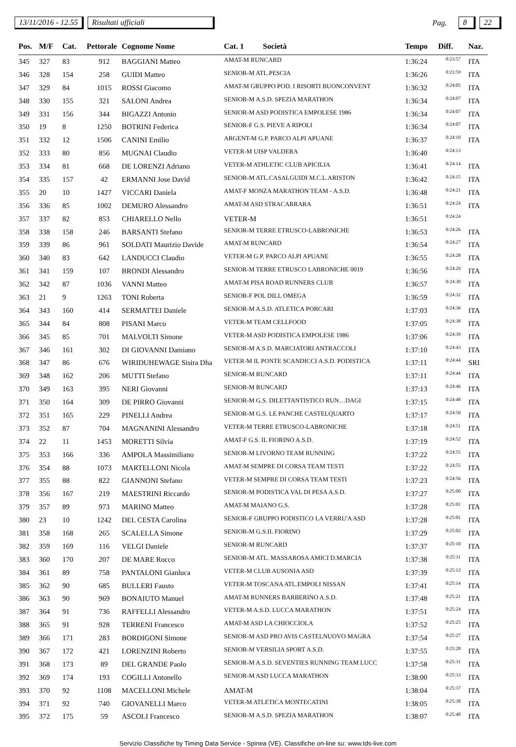13/11/2016 - 12.55 Risultati ufficiali Pag. 8 22
| Pos. | M/F | Cat. | Pettorale | Cognome Nome | Cat. 1 | Società | Tempo | Diff. | Naz. |
| --- | --- | --- | --- | --- | --- | --- | --- | --- | --- |
| 345 | 327 | 83 | 912 | BAGGIANI Matteo | AMAT-M RUNCARD | | 1:36:24 | 0:23:57 | ITA |
| 346 | 328 | 154 | 258 | GUIDI Matteo | SENIOR-M ATL.PESCIA | | 1:36:26 | 0:23:59 | ITA |
| 347 | 329 | 84 | 1015 | ROSSI Giacomo | AMAT-M GRUPPO POD. I RISORTI BUONCONVENT | | 1:36:32 | 0:24:05 | ITA |
| 348 | 330 | 155 | 321 | SALONI Andrea | SENIOR-M A.S.D. SPEZIA MARATHON | | 1:36:34 | 0:24:07 | ITA |
| 349 | 331 | 156 | 344 | BIGAZZI Antonio | SENIOR-M ASD PODISTICA EMPOLESE 1986 | | 1:36:34 | 0:24:07 | ITA |
| 350 | 19 | 8 | 1250 | BOTRINI Federica | SENIOR-F G.S. PIEVE A RIPOLI | | 1:36:34 | 0:24:07 | ITA |
| 351 | 332 | 12 | 1506 | CANINI Emilio | ARGENT-M G.P. PARCO ALPI APUANE | | 1:36:37 | 0:24:10 | ITA |
| 352 | 333 | 80 | 856 | MUGNAI Claudio | VETER-M UISP VALDERA | | 1:36:40 | 0:24:13 | |
| 353 | 334 | 81 | 668 | DE LORENZI Adriano | VETER-M ATHLETIC CLUB APICILIA | | 1:36:41 | 0:24:14 | ITA |
| 354 | 335 | 157 | 42 | ERMANNI Jose David | SENIOR-M ATL.CASALGUIDI M.C.L.ARISTON | | 1:36:42 | 0:24:15 | ITA |
| 355 | 20 | 10 | 1427 | VICCARI Daniela | AMAT-F MONZA MARATHON TEAM - A.S.D. | | 1:36:48 | 0:24:21 | ITA |
| 356 | 336 | 85 | 1002 | DEMURO Alessandro | AMAT-M ASD STRACARRARA | | 1:36:51 | 0:24:24 | ITA |
| 357 | 337 | 82 | 853 | CHIARELLO Nello | VETER-M | | 1:36:51 | 0:24:24 | |
| 358 | 338 | 158 | 246 | BARSANTI Stefano | SENIOR-M TERRE ETRUSCO-LABRONICHE | | 1:36:53 | 0:24:26 | ITA |
| 359 | 339 | 86 | 961 | SOLDATI Maurizio Davide | AMAT-M RUNCARD | | 1:36:54 | 0:24:27 | ITA |
| 360 | 340 | 83 | 642 | LANDUCCI Claudio | VETER-M G.P. PARCO ALPI APUANE | | 1:36:55 | 0:24:28 | ITA |
| 361 | 341 | 159 | 107 | BRONDI Alessandro | SENIOR-M TERRE ETRUSCO LABRONICHE 0019 | | 1:36:56 | 0:24:29 | ITA |
| 362 | 342 | 87 | 1036 | VANNI Matteo | AMAT-M PISA ROAD RUNNERS CLUB | | 1:36:57 | 0:24:30 | ITA |
| 363 | 21 | 9 | 1263 | TONI Roberta | SENIOR-F POL DILL OMEGA | | 1:36:59 | 0:24:32 | ITA |
| 364 | 343 | 160 | 414 | SERMATTEI Daniele | SENIOR-M A.S.D. ATLETICA PORCARI | | 1:37:03 | 0:24:36 | ITA |
| 365 | 344 | 84 | 808 | PISANI Marco | VETER-M TEAM CELLFOOD | | 1:37:05 | 0:24:38 | ITA |
| 366 | 345 | 85 | 701 | MALVOLTI Simone | VETER-M ASD PODISTICA EMPOLESE 1986 | | 1:37:06 | 0:24:39 | ITA |
| 367 | 346 | 161 | 302 | DI GIOVANNI Damiano | SENIOR-M A.S.D. MARCIATORI ANTRACCOLI | | 1:37:10 | 0:24:43 | ITA |
| 368 | 347 | 86 | 676 | WIRIDUHEWAGE Sisira Dha | VETER-M IL PONTE SCANDICCI A.S.D. PODISTICA | | 1:37:11 | 0:24:44 | SRI |
| 369 | 348 | 162 | 206 | MUTTI Stefano | SENIOR-M RUNCARD | | 1:37:11 | 0:24:44 | ITA |
| 370 | 349 | 163 | 395 | NERI Giovanni | SENIOR-M RUNCARD | | 1:37:13 | 0:24:46 | ITA |
| 371 | 350 | 164 | 309 | DE PIRRO Giovanni | SENIOR-M G.S. DILETTANTISTICO RUN…DAGI | | 1:37:15 | 0:24:48 | ITA |
| 372 | 351 | 165 | 229 | PINELLI Andrea | SENIOR-M G.S. LE PANCHE CASTELQUARTO | | 1:37:17 | 0:24:50 | ITA |
| 373 | 352 | 87 | 704 | MAGNANINI Alessandro | VETER-M TERRE ETRUSCO-LABRONICHE | | 1:37:18 | 0:24:51 | ITA |
| 374 | 22 | 11 | 1453 | MORETTI Silvia | AMAT-F G.S. IL FIORINO A.S.D. | | 1:37:19 | 0:24:52 | ITA |
| 375 | 353 | 166 | 336 | AMPOLA Massimiliano | SENIOR-M LIVORNO TEAM RUNNING | | 1:37:22 | 0:24:55 | ITA |
| 376 | 354 | 88 | 1073 | MARTELLONI Nicola | AMAT-M SEMPRE DI CORSA TEAM TESTI | | 1:37:22 | 0:24:55 | ITA |
| 377 | 355 | 88 | 822 | GIANNONI Stefano | VETER-M SEMPRE DI CORSA TEAM TESTI | | 1:37:23 | 0:24:56 | ITA |
| 378 | 356 | 167 | 219 | MAESTRINI Riccardo | SENIOR-M PODISTICA VAL DI PESA A.S.D. | | 1:37:27 | 0:25:00 | ITA |
| 379 | 357 | 89 | 973 | MARINO Matteo | AMAT-M MAIANO G.S. | | 1:37:28 | 0:25:01 | ITA |
| 380 | 23 | 10 | 1242 | DEL CESTA Carolina | SENIOR-F GRUPPO PODISTICO LA VERRU'A ASD | | 1:37:28 | 0:25:01 | ITA |
| 381 | 358 | 168 | 265 | SCALELLA Simone | SENIOR-M G.S.IL FIORINO | | 1:37:29 | 0:25:02 | ITA |
| 382 | 359 | 169 | 116 | VELGI Daniele | SENIOR-M RUNCARD | | 1:37:37 | 0:25:10 | ITA |
| 383 | 360 | 170 | 207 | DE MARE Rocco | SENIOR-M ATL. MASSAROSA AMICI D.MARCIA | | 1:37:38 | 0:25:11 | ITA |
| 384 | 361 | 89 | 758 | PANTALONI Gianluca | VETER-M CLUB AUSONIA ASD | | 1:37:39 | 0:25:12 | ITA |
| 385 | 362 | 90 | 685 | BULLERI Fausto | VETER-M TOSCANA ATL.EMPOLI NISSAN | | 1:37:41 | 0:25:14 | ITA |
| 386 | 363 | 90 | 969 | BONAIUTO Manuel | AMAT-M RUNNERS BARBERINO A.S.D. | | 1:37:48 | 0:25:21 | ITA |
| 387 | 364 | 91 | 736 | RAFFELLI Alessandro | VETER-M A.S.D. LUCCA MARATHON | | 1:37:51 | 0:25:24 | ITA |
| 388 | 365 | 91 | 928 | TERRENI Francesco | AMAT-M ASD LA CHIOCCIOLA | | 1:37:52 | 0:25:25 | ITA |
| 389 | 366 | 171 | 283 | BORDIGONI Simone | SENIOR-M ASD PRO AVIS CASTELNUOVO MAGRA | | 1:37:54 | 0:25:27 | ITA |
| 390 | 367 | 172 | 421 | LORENZINI Roberto | SENIOR-M VERSILIA SPORT A.S.D. | | 1:37:55 | 0:25:28 | ITA |
| 391 | 368 | 173 | 89 | DEL GRANDE Paolo | SENIOR-M A.S.D. SEVENTIES RUNNING TEAM LUCC | | 1:37:58 | 0:25:31 | ITA |
| 392 | 369 | 174 | 193 | COGILLI Antonello | SENIOR-M ASD LUCCA MARATHON | | 1:38:00 | 0:25:33 | ITA |
| 393 | 370 | 92 | 1108 | MACELLONI Michele | AMAT-M | | 1:38:04 | 0:25:37 | ITA |
| 394 | 371 | 92 | 740 | GIOVANELLI Marco | VETER-M ATLETICA MONTECATINI | | 1:38:05 | 0:25:38 | ITA |
| 395 | 372 | 175 | 59 | ASCOLI Francesco | SENIOR-M A.S.D. SPEZIA MARATHON | | 1:38:07 | 0:25:40 | ITA |
Servizio Classifiche by Timing Data Service - Spinea (VE). Classifiche on-line su: www.tds-live.com